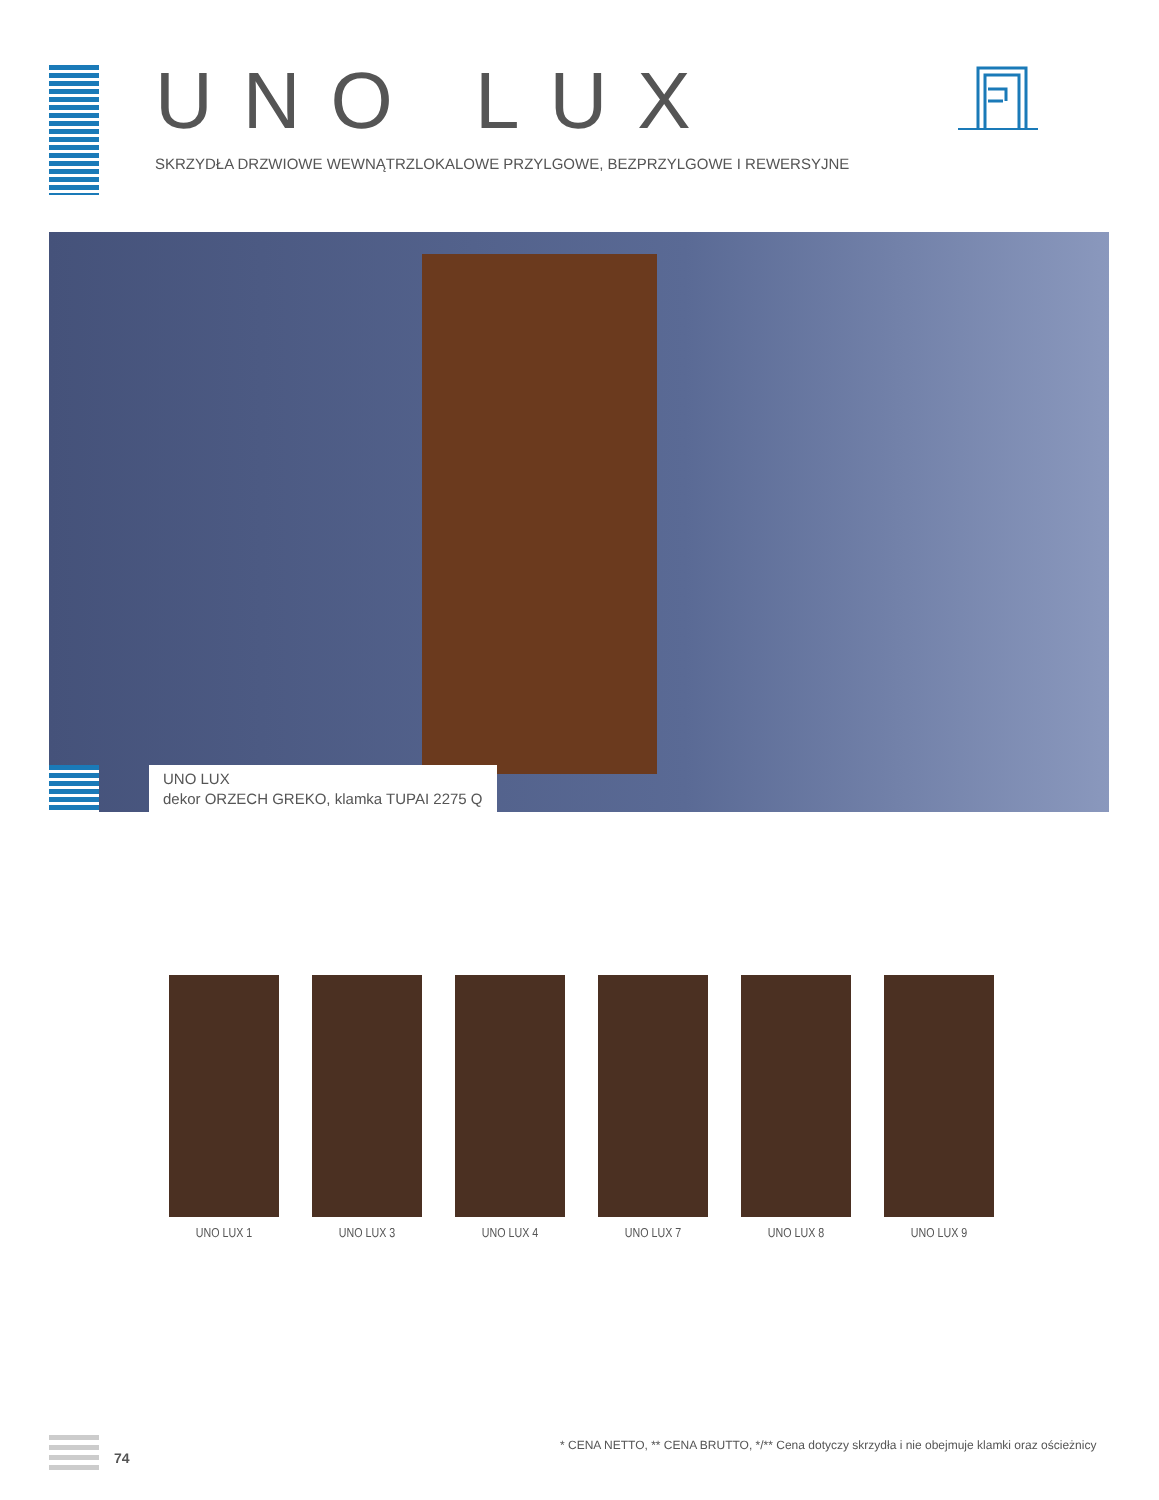UNO LUX
SKRZYDŁA DRZWIOWE WEWNĄTRZLOKALOWE PRZYLGOWE, BEZPRZYLGOWE I REWERSYJNE
UNO LUX
dekor ORZECH GREKO, klamka TUPAI 2275 Q
UNO LUX 1 UNO LUX 3 UNO LUX 4 UNO LUX 7 UNO LUX 8 UNO LUX 9
* CENA NETTO, ** CENA BRUTTO, */** Cena dotyczy skrzydła i nie obejmuje klamki oraz ościeżnicy
74